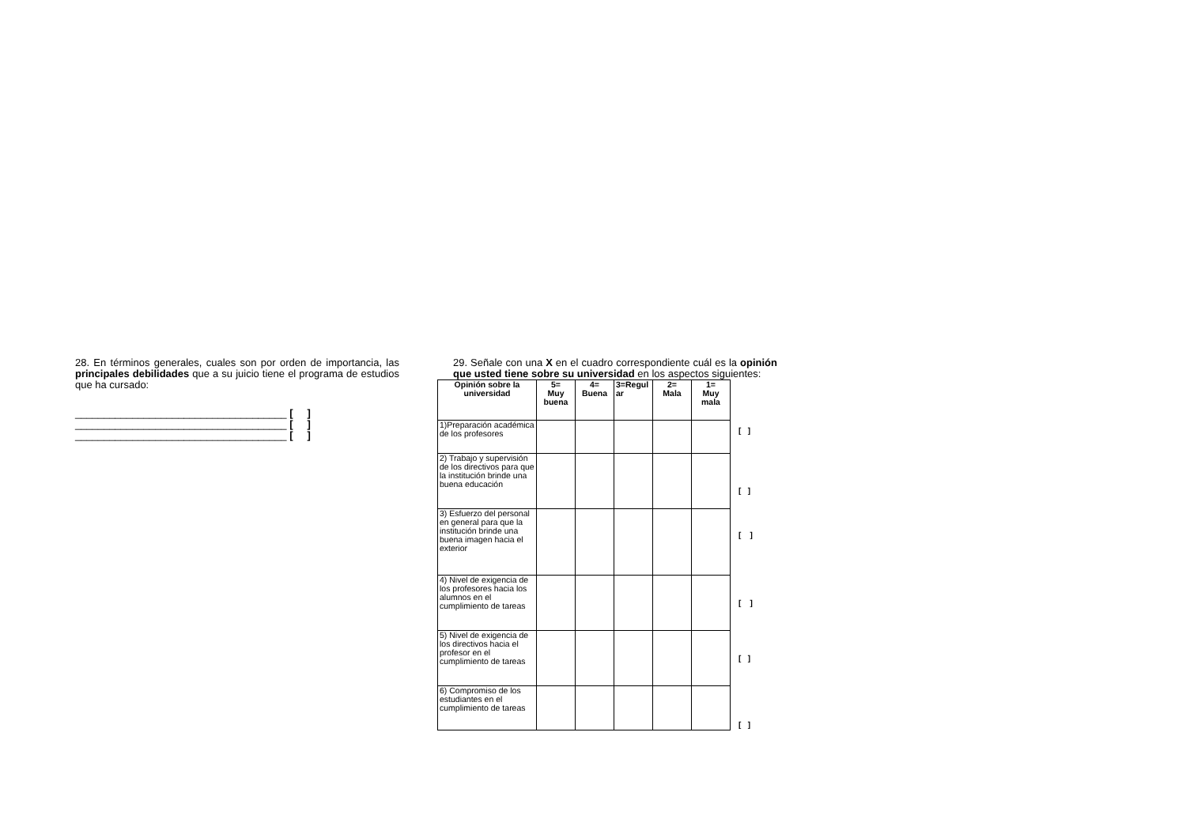28. En términos generales, cuales son por orden de importancia, las principales debilidades que a su juicio tiene el programa de estudios que ha cursado:
_____________________________________ [ ]
_____________________________________ [ ]
_____________________________________ [ ]
29. Señale con una X en el cuadro correspondiente cuál es la opinión que usted tiene sobre su universidad en los aspectos siguientes:
| Opinión sobre la universidad | 5= Muy buena | 4= Buena | 3=Regul ar | 2= Mala | 1= Muy mala |
| --- | --- | --- | --- | --- | --- |
| 1)Preparación académica de los profesores | | | | | |
| 2) Trabajo y supervisión de los directivos para que la institución brinde una buena educación | | | | | |
| 3) Esfuerzo del personal en general para que la institución brinde una buena imagen hacia el exterior | | | | | |
| 4) Nivel de exigencia de los profesores hacia los alumnos en el cumplimiento de tareas | | | | | |
| 5) Nivel de exigencia de los directivos hacia el profesor en el cumplimiento de tareas | | | | | |
| 6) Compromiso de los estudiantes en el cumplimiento de tareas | | | | | |
[ ]
[ ]
[ ]
[ ]
[ ]
[ ]